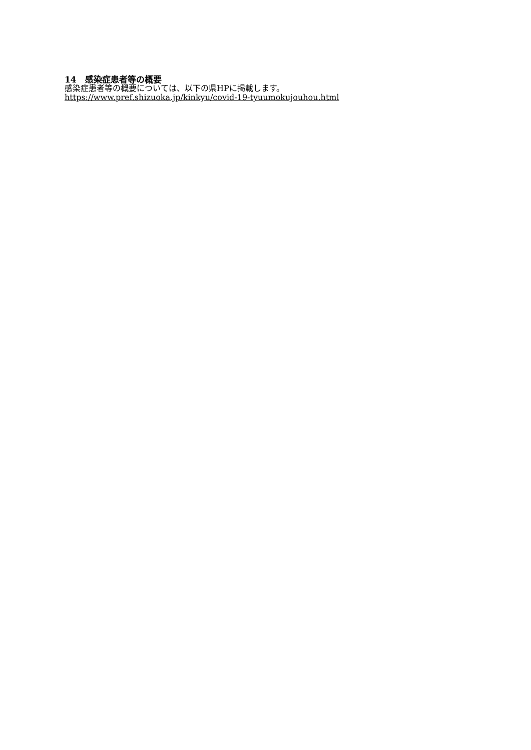14　感染症患者等の概要
感染症患者等の概要については、以下の県HPに掲載します。
https://www.pref.shizuoka.jp/kinkyu/covid-19-tyuumokujouhou.html